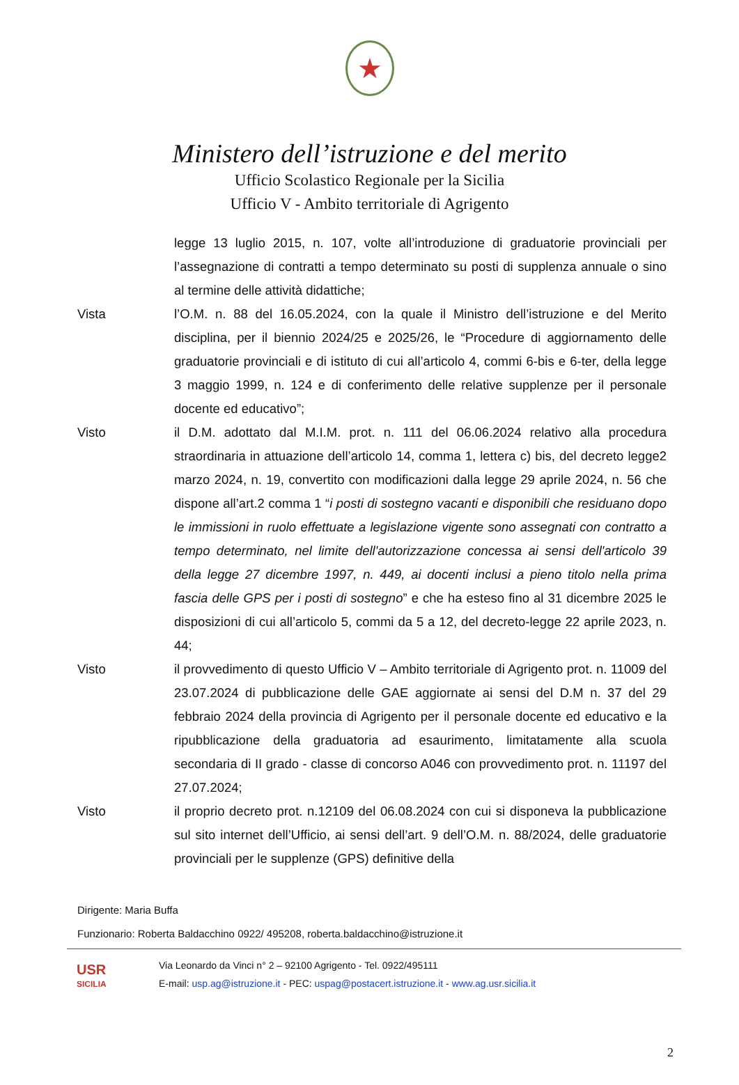★
Ministero dell’istruzione e del merito
Ufficio Scolastico Regionale per la Sicilia
Ufficio V - Ambito territoriale di Agrigento
legge 13 luglio 2015, n. 107, volte all’introduzione di graduatorie provinciali per l’assegnazione di contratti a tempo determinato su posti di supplenza annuale o sino al termine delle attività didattiche;
Vista l’O.M. n. 88 del 16.05.2024, con la quale il Ministro dell’istruzione e del Merito disciplina, per il biennio 2024/25 e 2025/26, le “Procedure di aggiornamento delle graduatorie provinciali e di istituto di cui all’articolo 4, commi 6-bis e 6-ter, della legge 3 maggio 1999, n. 124 e di conferimento delle relative supplenze per il personale docente ed educativo”;
Visto il D.M. adottato dal M.I.M. prot. n. 111 del 06.06.2024 relativo alla procedura straordinaria in attuazione dell’articolo 14, comma 1, lettera c) bis, del decreto legge2 marzo 2024, n. 19, convertito con modificazioni dalla legge 29 aprile 2024, n. 56 che dispone all’art.2 comma 1 “i posti di sostegno vacanti e disponibili che residuano dopo le immissioni in ruolo effettuate a legislazione vigente sono assegnati con contratto a tempo determinato, nel limite dell'autorizzazione concessa ai sensi dell'articolo 39 della legge 27 dicembre 1997, n. 449, ai docenti inclusi a pieno titolo nella prima fascia delle GPS per i posti di sostegno” e che ha esteso fino al 31 dicembre 2025 le disposizioni di cui all’articolo 5, commi da 5 a 12, del decreto-legge 22 aprile 2023, n. 44;
Visto il provvedimento di questo Ufficio V – Ambito territoriale di Agrigento prot. n. 11009 del 23.07.2024 di pubblicazione delle GAE aggiornate ai sensi del D.M n. 37 del 29 febbraio 2024 della provincia di Agrigento per il personale docente ed educativo e la ripubblicazione della graduatoria ad esaurimento, limitatamente alla scuola secondaria di II grado - classe di concorso A046 con provvedimento prot. n. 11197 del 27.07.2024;
Visto il proprio decreto prot. n.12109 del 06.08.2024 con cui si disponeva la pubblicazione sul sito internet dell’Ufficio, ai sensi dell’art. 9 dell’O.M. n. 88/2024, delle graduatorie provinciali per le supplenze (GPS) definitive della
Dirigente: Maria Buffa
Funzionario: Roberta Baldacchino 0922/ 495208, roberta.baldacchino@istruzione.it
USR
SICILIA
Via Leonardo da Vinci n° 2 – 92100 Agrigento - Tel. 0922/495111
E-mail: usp.ag@istruzione.it - PEC: uspag@postacert.istruzione.it - www.ag.usr.sicilia.it
2